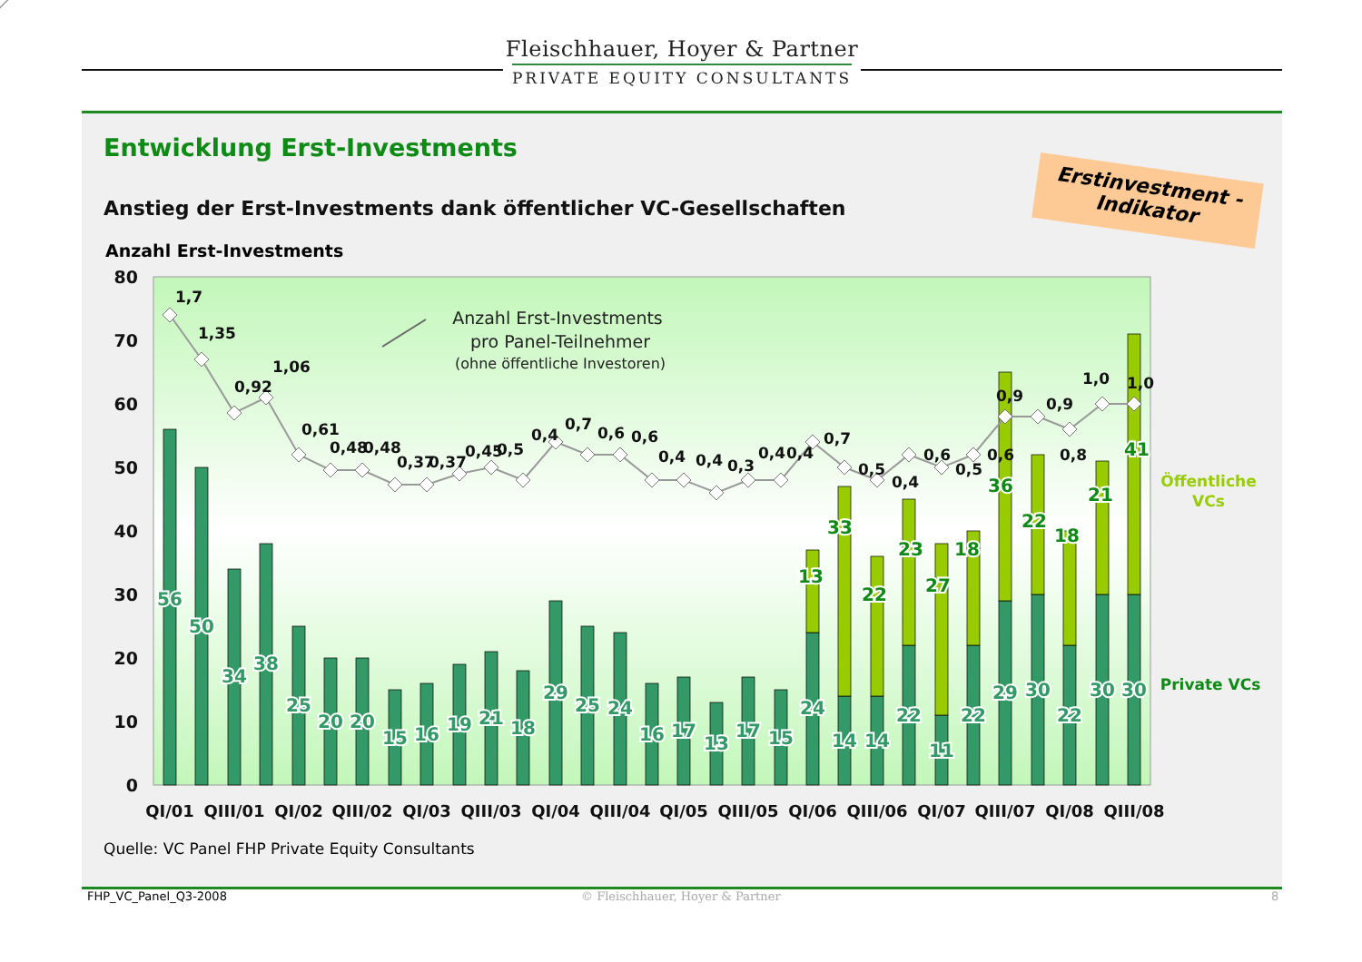Fleischhauer, Hoyer & Partner
PRIVATE EQUITY CONSULTANTS
Entwicklung Erst-Investments
Anstieg der Erst-Investments dank öffentlicher VC-Gesellschaften
Anzahl Erst-Investments
Erstinvestment -
Indikator
Quelle: VC Panel FHP Private Equity Consultants
80
70
60
50
40
30
20
10
0
1,7
1,35
0,92
1,06
0,61
0,48
0,48
0,37
0,37
0,45
0,5
0,4
0,7
0,6
0,6
0,4
0,4
0,3
0,4
0,4
0,7
0,5
0,4
0,6
0,5
0,6
0,9
0,9
0,8
1,0
1,0
Anzahl Erst-Investments
pro Panel-Teilnehmer
(ohne öffentliche Investoren)
56
50
34
38
25
20
20
15
16
19
21
18
29
25
24
16
17
13
17
15
24
14
14
22
11
22
29
30
22
30
30
13
33
22
23
27
18
36
22
18
21
41
Öffentliche
VCs
Private VCs
QI/01
QIII/01
QI/02
QIII/02
QI/03
QIII/03
QI/04
QIII/04
QI/05
QIII/05
QI/06
QIII/06
QI/07
QIII/07
QI/08
QIII/08
FHP_VC_Panel_Q3-2008
© Fleischhauer, Hoyer & Partner
8